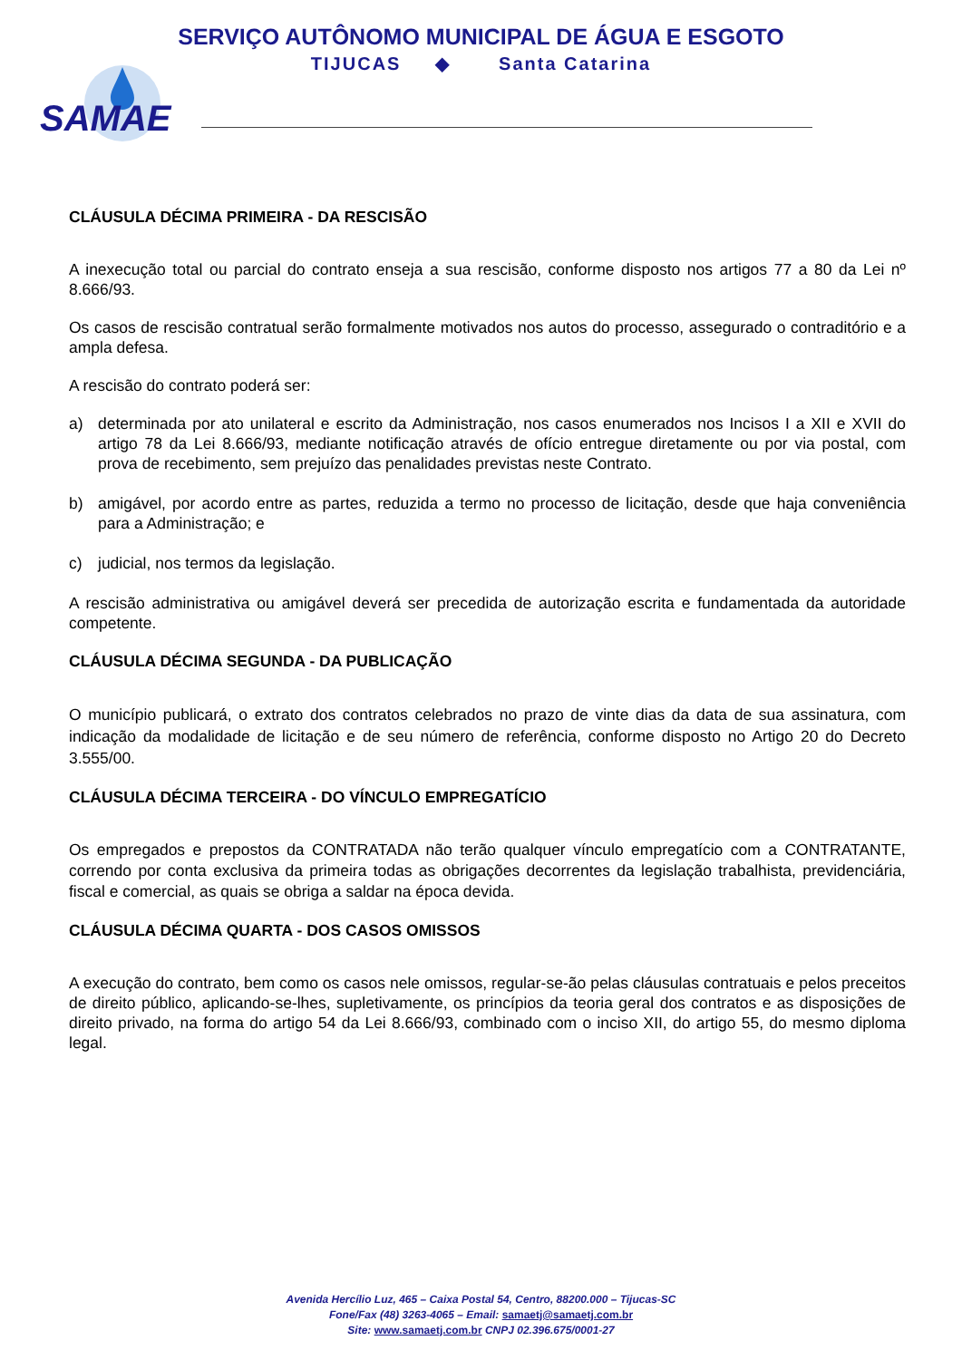SERVIÇO AUTÔNOMO MUNICIPAL DE ÁGUA E ESGOTO
TIJUCAS ◆ Santa Catarina
SAMAE
CLÁUSULA DÉCIMA PRIMEIRA - DA RESCISÃO
A inexecução total ou parcial do contrato enseja a sua rescisão, conforme disposto nos artigos 77 a 80 da Lei nº 8.666/93.
Os casos de rescisão contratual serão formalmente motivados nos autos do processo, assegurado o contraditório e a ampla defesa.
A rescisão do contrato poderá ser:
a) determinada por ato unilateral e escrito da Administração, nos casos enumerados nos Incisos I a XII e XVII do artigo 78 da Lei 8.666/93, mediante notificação através de ofício entregue diretamente ou por via postal, com prova de recebimento, sem prejuízo das penalidades previstas neste Contrato.
b) amigável, por acordo entre as partes, reduzida a termo no processo de licitação, desde que haja conveniência para a Administração; e
c) judicial, nos termos da legislação.
A rescisão administrativa ou amigável deverá ser precedida de autorização escrita e fundamentada da autoridade competente.
CLÁUSULA DÉCIMA SEGUNDA - DA PUBLICAÇÃO
O município publicará, o extrato dos contratos celebrados no prazo de vinte dias da data de sua assinatura, com indicação da modalidade de licitação e de seu número de referência, conforme disposto no Artigo 20 do Decreto 3.555/00.
CLÁUSULA DÉCIMA TERCEIRA - DO VÍNCULO EMPREGATÍCIO
Os empregados e prepostos da CONTRATADA não terão qualquer vínculo empregatício com a CONTRATANTE, correndo por conta exclusiva da primeira todas as obrigações decorrentes da legislação trabalhista, previdenciária, fiscal e comercial, as quais se obriga a saldar na época devida.
CLÁUSULA DÉCIMA QUARTA - DOS CASOS OMISSOS
A execução do contrato, bem como os casos nele omissos, regular-se-ão pelas cláusulas contratuais e pelos preceitos de direito público, aplicando-se-lhes, supletivamente, os princípios da teoria geral dos contratos e as disposições de direito privado, na forma do artigo 54 da Lei 8.666/93, combinado com o inciso XII, do artigo 55, do mesmo diploma legal.
Avenida Hercílio Luz, 465 – Caixa Postal 54, Centro, 88200.000 – Tijucas-SC
Fone/Fax (48) 3263-4065 – Email: samaetj@samaetj.com.br
Site: www.samaetj.com.br CNPJ 02.396.675/0001-27